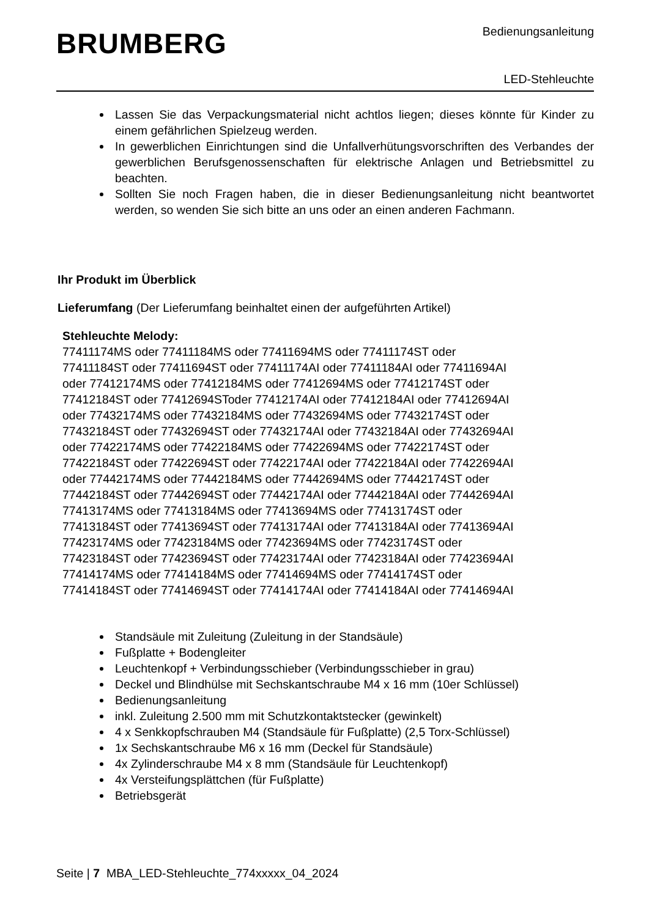BRUMBERG
Bedienungsanleitung
LED-Stehleuchte
Lassen Sie das Verpackungsmaterial nicht achtlos liegen; dieses könnte für Kinder zu einem gefährlichen Spielzeug werden.
In gewerblichen Einrichtungen sind die Unfallverhütungsvorschriften des Verbandes der gewerblichen Berufsgenossenschaften für elektrische Anlagen und Betriebsmittel zu beachten.
Sollten Sie noch Fragen haben, die in dieser Bedienungsanleitung nicht beantwortet werden, so wenden Sie sich bitte an uns oder an einen anderen Fachmann.
Ihr Produkt im Überblick
Lieferumfang (Der Lieferumfang beinhaltet einen der aufgeführten Artikel)
Stehleuchte Melody:
77411174MS oder 77411184MS oder 77411694MS oder 77411174ST oder
77411184ST oder 77411694ST oder 77411174AI oder 77411184AI oder 77411694AI
oder 77412174MS oder 77412184MS oder 77412694MS oder 77412174ST oder
77412184ST oder 77412694SToder 77412174AI oder 77412184AI oder 77412694AI
oder 77432174MS oder 77432184MS oder 77432694MS oder 77432174ST oder
77432184ST oder 77432694ST oder 77432174AI oder 77432184AI oder 77432694AI
oder 77422174MS oder 77422184MS oder 77422694MS oder 77422174ST oder
77422184ST oder 77422694ST oder 77422174AI oder 77422184AI oder 77422694AI
oder 77442174MS oder 77442184MS oder 77442694MS oder 77442174ST oder
77442184ST oder 77442694ST oder 77442174AI oder 77442184AI oder 77442694AI
77413174MS oder 77413184MS oder 77413694MS oder 77413174ST oder
77413184ST oder 77413694ST oder 77413174AI oder 77413184AI oder 77413694AI
77423174MS oder 77423184MS oder 77423694MS oder 77423174ST oder
77423184ST oder 77423694ST oder 77423174AI oder 77423184AI oder 77423694AI
77414174MS oder 77414184MS oder 77414694MS oder 77414174ST oder
77414184ST oder 77414694ST oder 77414174AI oder 77414184AI oder 77414694AI
Standsäule mit Zuleitung (Zuleitung in der Standsäule)
Fußplatte + Bodengleiter
Leuchtenkopf + Verbindungsschieber (Verbindungsschieber in grau)
Deckel und Blindhülse mit Sechskantschraube M4 x 16 mm (10er Schlüssel)
Bedienungsanleitung
inkl. Zuleitung 2.500 mm mit Schutzkontaktstecker (gewinkelt)
4 x Senkkopfschrauben M4 (Standsäule für Fußplatte) (2,5 Torx-Schlüssel)
1x Sechskantschraube M6 x 16 mm (Deckel für Standsäule)
4x Zylinderschraube M4 x 8 mm (Standsäule für Leuchtenkopf)
4x Versteifungsplättchen (für Fußplatte)
Betriebsgerät
Seite | 7 MBA_LED-Stehleuchte_774xxxxx_04_2024